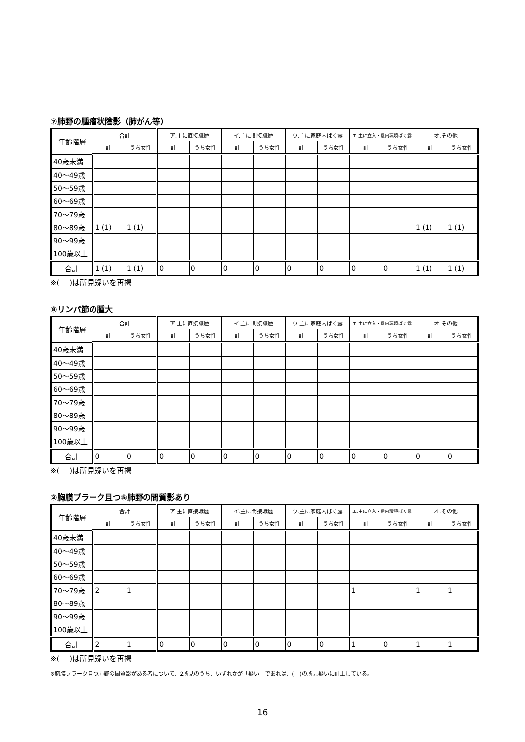⑦肺野の腫瘤状陰影（肺がん等）
| 年齢階層 | 合計 | | ア.主に直接職歴 | | イ.主に間接職歴 | | ウ.主に家庭内ばく露 | | エ.主に立入・屋内環境ばく露 | | オ.その他 | |
| --- | --- | --- | --- | --- | --- | --- | --- | --- | --- | --- | --- | --- |
| | 計 | うち女性 | 計 | うち女性 | 計 | うち女性 | 計 | うち女性 | 計 | うち女性 | 計 | うち女性 |
| 40歳未満 | | | | | | | | | | | | |
| 40～49歳 | | | | | | | | | | | | |
| 50～59歳 | | | | | | | | | | | | |
| 60～69歳 | | | | | | | | | | | | |
| 70～79歳 | | | | | | | | | | | | |
| 80～89歳 | 1 (1) | 1 (1) | | | | | | | | | 1 (1) | 1 (1) |
| 90～99歳 | | | | | | | | | | | | |
| 100歳以上 | | | | | | | | | | | | |
| 合計 | 1 (1) | 1 (1) | 0 | 0 | 0 | 0 | 0 | 0 | 0 | 0 | 1 (1) | 1 (1) |
※(　 )は所見疑いを再掲
⑧リンパ節の腫大
| 年齢階層 | 合計 | | ア.主に直接職歴 | | イ.主に間接職歴 | | ウ.主に家庭内ばく露 | | エ.主に立入・屋内環境ばく露 | | オ.その他 | |
| --- | --- | --- | --- | --- | --- | --- | --- | --- | --- | --- | --- | --- |
| | 計 | うち女性 | 計 | うち女性 | 計 | うち女性 | 計 | うち女性 | 計 | うち女性 | 計 | うち女性 |
| 40歳未満 | | | | | | | | | | | | |
| 40～49歳 | | | | | | | | | | | | |
| 50～59歳 | | | | | | | | | | | | |
| 60～69歳 | | | | | | | | | | | | |
| 70～79歳 | | | | | | | | | | | | |
| 80～89歳 | | | | | | | | | | | | |
| 90～99歳 | | | | | | | | | | | | |
| 100歳以上 | | | | | | | | | | | | |
| 合計 | 0 | 0 | 0 | 0 | 0 | 0 | 0 | 0 | 0 | 0 | 0 | 0 |
※(　 )は所見疑いを再掲
②胸膜プラーク且つ⑤肺野の間質影あり
| 年齢階層 | 合計 | | ア.主に直接職歴 | | イ.主に間接職歴 | | ウ.主に家庭内ばく露 | | エ.主に立入・屋内環境ばく露 | | オ.その他 | |
| --- | --- | --- | --- | --- | --- | --- | --- | --- | --- | --- | --- | --- |
| | 計 | うち女性 | 計 | うち女性 | 計 | うち女性 | 計 | うち女性 | 計 | うち女性 | 計 | うち女性 |
| 40歳未満 | | | | | | | | | | | | |
| 40～49歳 | | | | | | | | | | | | |
| 50～59歳 | | | | | | | | | | | | |
| 60～69歳 | | | | | | | | | | | | |
| 70～79歳 | 2 | 1 | | | | | | | 1 | | 1 | 1 |
| 80～89歳 | | | | | | | | | | | | |
| 90～99歳 | | | | | | | | | | | | |
| 100歳以上 | | | | | | | | | | | | |
| 合計 | 2 | 1 | 0 | 0 | 0 | 0 | 0 | 0 | 1 | 0 | 1 | 1 |
※(　 )は所見疑いを再掲
※胸膜プラーク且つ肺野の間質影がある者について、2所見のうち、いずれかが「疑い」であれば、(　)の所見疑いに計上している。
16